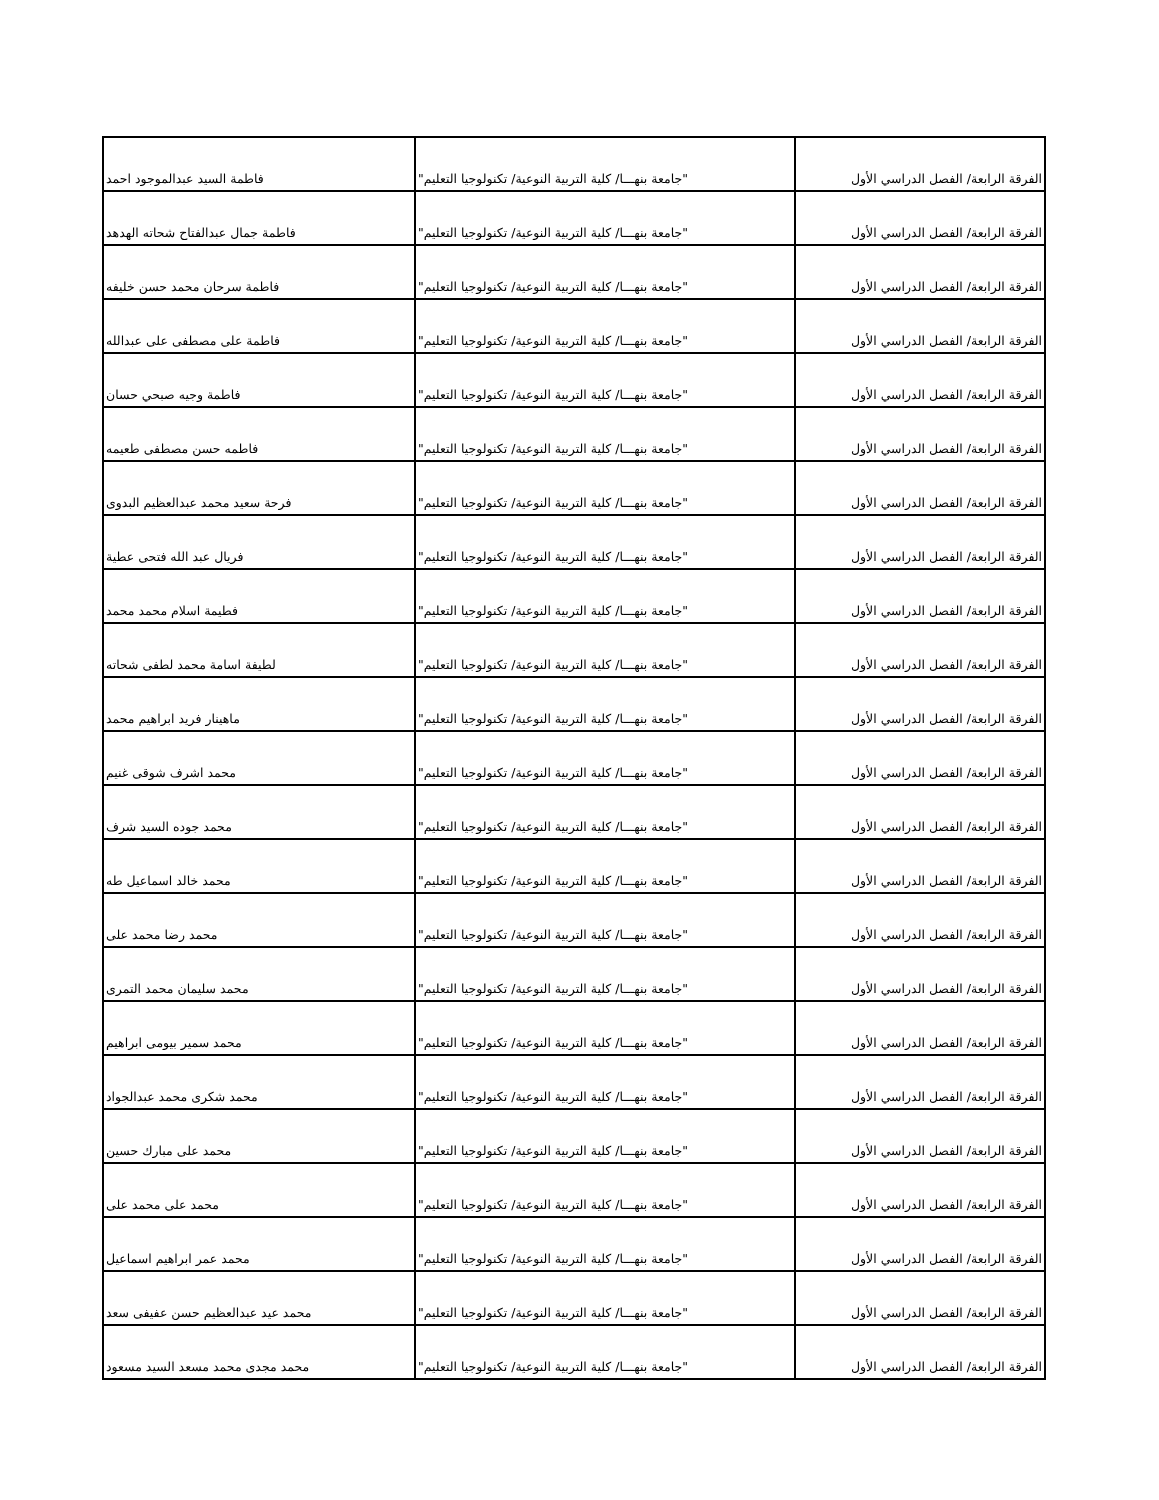| الفرقة الرابعة/ الفصل الدراسي الأول | "جامعة بنهـــا/ كلية التربية النوعية/ تكنولوجيا التعليم" | فاطمة السيد عبدالموجود احمد |
| الفرقة الرابعة/ الفصل الدراسي الأول | "جامعة بنهـــا/ كلية التربية النوعية/ تكنولوجيا التعليم" | فاطمة جمال عبدالفتاح شحاته الهدهد |
| الفرقة الرابعة/ الفصل الدراسي الأول | "جامعة بنهـــا/ كلية التربية النوعية/ تكنولوجيا التعليم" | فاطمة سرحان محمد حسن خليفه |
| الفرقة الرابعة/ الفصل الدراسي الأول | "جامعة بنهـــا/ كلية التربية النوعية/ تكنولوجيا التعليم" | فاطمة على مصطفى على عبدالله |
| الفرقة الرابعة/ الفصل الدراسي الأول | "جامعة بنهـــا/ كلية التربية النوعية/ تكنولوجيا التعليم" | فاطمة وجيه صبحي حسان |
| الفرقة الرابعة/ الفصل الدراسي الأول | "جامعة بنهـــا/ كلية التربية النوعية/ تكنولوجيا التعليم" | فاطمه حسن مصطفى طعيمه |
| الفرقة الرابعة/ الفصل الدراسي الأول | "جامعة بنهـــا/ كلية التربية النوعية/ تكنولوجيا التعليم" | فرحة سعيد محمد عبدالعظيم البدوى |
| الفرقة الرابعة/ الفصل الدراسي الأول | "جامعة بنهـــا/ كلية التربية النوعية/ تكنولوجيا التعليم" | فريال عبد الله فتحى عطية |
| الفرقة الرابعة/ الفصل الدراسي الأول | "جامعة بنهـــا/ كلية التربية النوعية/ تكنولوجيا التعليم" | فطيمة اسلام محمد محمد |
| الفرقة الرابعة/ الفصل الدراسي الأول | "جامعة بنهـــا/ كلية التربية النوعية/ تكنولوجيا التعليم" | لطيفة اسامة محمد لطفى شحاته |
| الفرقة الرابعة/ الفصل الدراسي الأول | "جامعة بنهـــا/ كلية التربية النوعية/ تكنولوجيا التعليم" | ماهينار فريد ابراهيم محمد |
| الفرقة الرابعة/ الفصل الدراسي الأول | "جامعة بنهـــا/ كلية التربية النوعية/ تكنولوجيا التعليم" | محمد اشرف شوقى غنيم |
| الفرقة الرابعة/ الفصل الدراسي الأول | "جامعة بنهـــا/ كلية التربية النوعية/ تكنولوجيا التعليم" | محمد جوده السيد شرف |
| الفرقة الرابعة/ الفصل الدراسي الأول | "جامعة بنهـــا/ كلية التربية النوعية/ تكنولوجيا التعليم" | محمد خالد اسماعيل طه |
| الفرقة الرابعة/ الفصل الدراسي الأول | "جامعة بنهـــا/ كلية التربية النوعية/ تكنولوجيا التعليم" | محمد رضا محمد على |
| الفرقة الرابعة/ الفصل الدراسي الأول | "جامعة بنهـــا/ كلية التربية النوعية/ تكنولوجيا التعليم" | محمد سليمان محمد التمرى |
| الفرقة الرابعة/ الفصل الدراسي الأول | "جامعة بنهـــا/ كلية التربية النوعية/ تكنولوجيا التعليم" | محمد سمير بيومى ابراهيم |
| الفرقة الرابعة/ الفصل الدراسي الأول | "جامعة بنهـــا/ كلية التربية النوعية/ تكنولوجيا التعليم" | محمد شكرى محمد عبدالجواد |
| الفرقة الرابعة/ الفصل الدراسي الأول | "جامعة بنهـــا/ كلية التربية النوعية/ تكنولوجيا التعليم" | محمد على مبارك حسين |
| الفرقة الرابعة/ الفصل الدراسي الأول | "جامعة بنهـــا/ كلية التربية النوعية/ تكنولوجيا التعليم" | محمد على محمد على |
| الفرقة الرابعة/ الفصل الدراسي الأول | "جامعة بنهـــا/ كلية التربية النوعية/ تكنولوجيا التعليم" | محمد عمر ابراهيم اسماعيل |
| الفرقة الرابعة/ الفصل الدراسي الأول | "جامعة بنهـــا/ كلية التربية النوعية/ تكنولوجيا التعليم" | محمد عيد عبدالعظيم حسن عفيفى سعد |
| الفرقة الرابعة/ الفصل الدراسي الأول | "جامعة بنهـــا/ كلية التربية النوعية/ تكنولوجيا التعليم" | محمد مجدى محمد مسعد السيد مسعود |